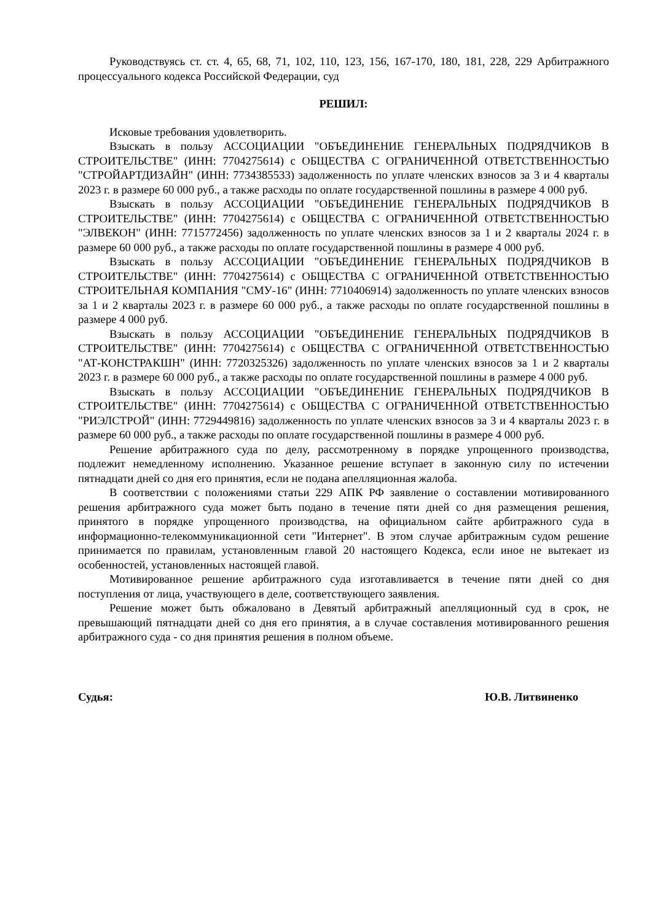Руководствуясь ст. ст. 4, 65, 68, 71, 102, 110, 123, 156, 167-170, 180, 181, 228, 229 Арбитражного процессуального кодекса Российской Федерации, суд
РЕШИЛ:
Исковые требования удовлетворить.
Взыскать в пользу АССОЦИАЦИИ "ОБЪЕДИНЕНИЕ ГЕНЕРАЛЬНЫХ ПОДРЯДЧИКОВ В СТРОИТЕЛЬСТВЕ" (ИНН: 7704275614) с ОБЩЕСТВА С ОГРАНИЧЕННОЙ ОТВЕТСТВЕННОСТЬЮ "СТРОЙАРТДИЗАЙН" (ИНН: 7734385533) задолженность по уплате членских взносов за 3 и 4 кварталы 2023 г. в размере 60 000 руб., а также расходы по оплате государственной пошлины в размере 4 000 руб.
Взыскать в пользу АССОЦИАЦИИ "ОБЪЕДИНЕНИЕ ГЕНЕРАЛЬНЫХ ПОДРЯДЧИКОВ В СТРОИТЕЛЬСТВЕ" (ИНН: 7704275614) с ОБЩЕСТВА С ОГРАНИЧЕННОЙ ОТВЕТСТВЕННОСТЬЮ "ЭЛВЕКОН" (ИНН: 7715772456) задолженность по уплате членских взносов за 1 и 2 кварталы 2024 г. в размере 60 000 руб., а также расходы по оплате государственной пошлины в размере 4 000 руб.
Взыскать в пользу АССОЦИАЦИИ "ОБЪЕДИНЕНИЕ ГЕНЕРАЛЬНЫХ ПОДРЯДЧИКОВ В СТРОИТЕЛЬСТВЕ" (ИНН: 7704275614) с ОБЩЕСТВА С ОГРАНИЧЕННОЙ ОТВЕТСТВЕННОСТЬЮ СТРОИТЕЛЬНАЯ КОМПАНИЯ "СМУ-16" (ИНН: 7710406914) задолженность по уплате членских взносов за 1 и 2 кварталы 2023 г. в размере 60 000 руб., а также расходы по оплате государственной пошлины в размере 4 000 руб.
Взыскать в пользу АССОЦИАЦИИ "ОБЪЕДИНЕНИЕ ГЕНЕРАЛЬНЫХ ПОДРЯДЧИКОВ В СТРОИТЕЛЬСТВЕ" (ИНН: 7704275614) с ОБЩЕСТВА С ОГРАНИЧЕННОЙ ОТВЕТСТВЕННОСТЬЮ "АТ-КОНСТРАКШН" (ИНН: 7720325326) задолженность по уплате членских взносов за 1 и 2 кварталы 2023 г. в размере 60 000 руб., а также расходы по оплате государственной пошлины в размере 4 000 руб.
Взыскать в пользу АССОЦИАЦИИ "ОБЪЕДИНЕНИЕ ГЕНЕРАЛЬНЫХ ПОДРЯДЧИКОВ В СТРОИТЕЛЬСТВЕ" (ИНН: 7704275614) с ОБЩЕСТВА С ОГРАНИЧЕННОЙ ОТВЕТСТВЕННОСТЬЮ "РИЭЛСТРОЙ" (ИНН: 7729449816) задолженность по уплате членских взносов за 3 и 4 кварталы 2023 г. в размере 60 000 руб., а также расходы по оплате государственной пошлины в размере 4 000 руб.
Решение арбитражного суда по делу, рассмотренному в порядке упрощенного производства, подлежит немедленному исполнению. Указанное решение вступает в законную силу по истечении пятнадцати дней со дня его принятия, если не подана апелляционная жалоба.
В соответствии с положениями статьи 229 АПК РФ заявление о составлении мотивированного решения арбитражного суда может быть подано в течение пяти дней со дня размещения решения, принятого в порядке упрощенного производства, на официальном сайте арбитражного суда в информационно-телекоммуникационной сети "Интернет". В этом случае арбитражным судом решение принимается по правилам, установленным главой 20 настоящего Кодекса, если иное не вытекает из особенностей, установленных настоящей главой.
Мотивированное решение арбитражного суда изготавливается в течение пяти дней со дня поступления от лица, участвующего в деле, соответствующего заявления.
Решение может быть обжаловано в Девятый арбитражный апелляционный суд в срок, не превышающий пятнадцати дней со дня его принятия, а в случае составления мотивированного решения арбитражного суда - со дня принятия решения в полном объеме.
Судья: Ю.В. Литвиненко